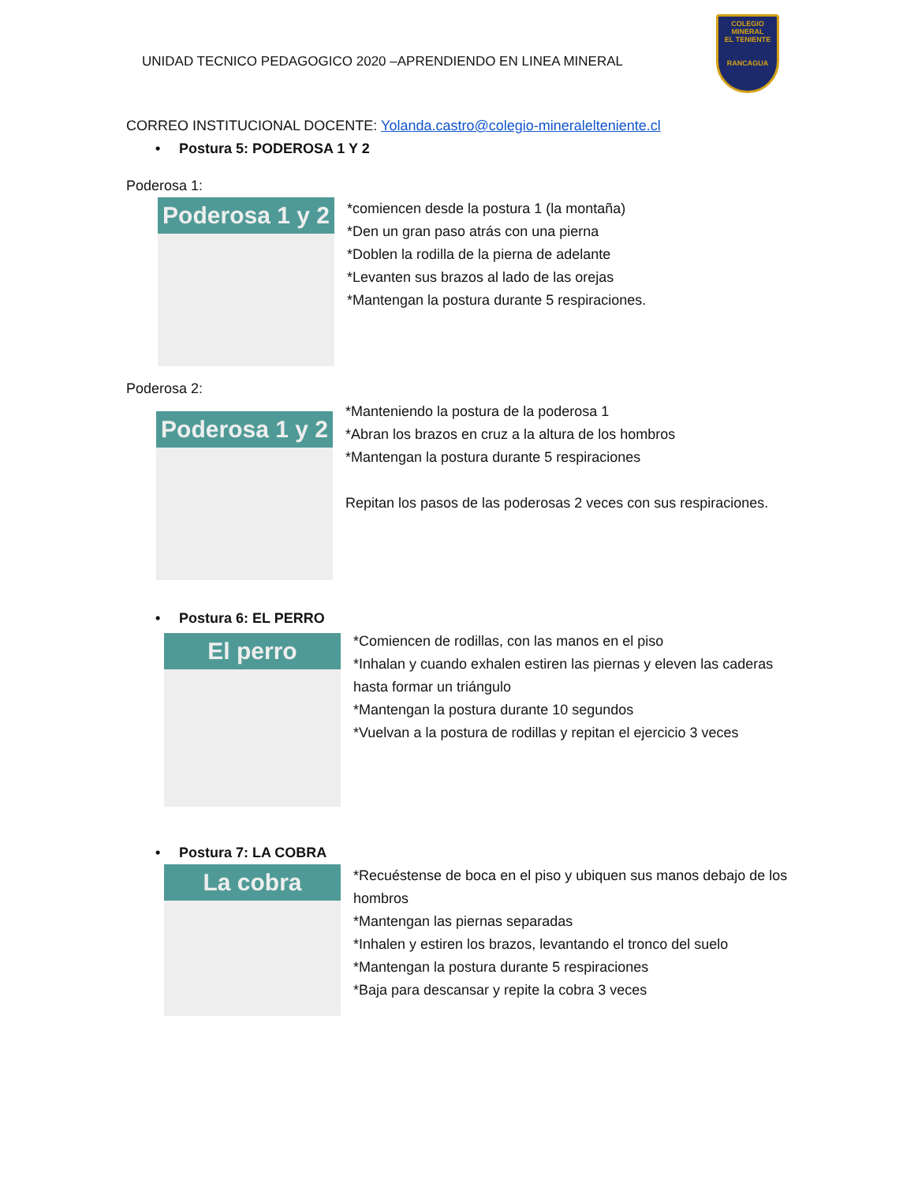UNIDAD TECNICO PEDAGOGICO 2020 –APRENDIENDO EN LINEA MINERAL
COLEGIO
MINERAL
EL TENIENTE
RANCAGUA
CORREO INSTITUCIONAL DOCENTE: Yolanda.castro@colegio-mineralelteniente.cl
• Postura 5: PODEROSA 1 Y 2
Poderosa 1:
Poderosa 1 y 2
*comiencen desde la postura 1 (la montaña)
*Den un gran paso atrás con una pierna
*Doblen la rodilla de la pierna de adelante
*Levanten sus brazos al lado de las orejas
*Mantengan la postura durante 5 respiraciones.
Poderosa 2:
Poderosa 1 y 2
*Manteniendo la postura de la poderosa 1
*Abran los brazos en cruz a la altura de los hombros
*Mantengan la postura durante 5 respiraciones
Repitan los pasos de las poderosas 2 veces con sus respiraciones.
• Postura 6: EL PERRO
El perro
*Comiencen de rodillas, con las manos en el piso
*Inhalan y cuando exhalen estiren las piernas y eleven las caderas hasta formar un triángulo
*Mantengan la postura durante 10 segundos
*Vuelvan a la postura de rodillas y repitan el ejercicio 3 veces
• Postura 7: LA COBRA
La cobra
*Recuéstense de boca en el piso y ubiquen sus manos debajo de los hombros
*Mantengan las piernas separadas
*Inhalen y estiren los brazos, levantando el tronco del suelo
*Mantengan la postura durante 5 respiraciones
*Baja para descansar y repite la cobra 3 veces